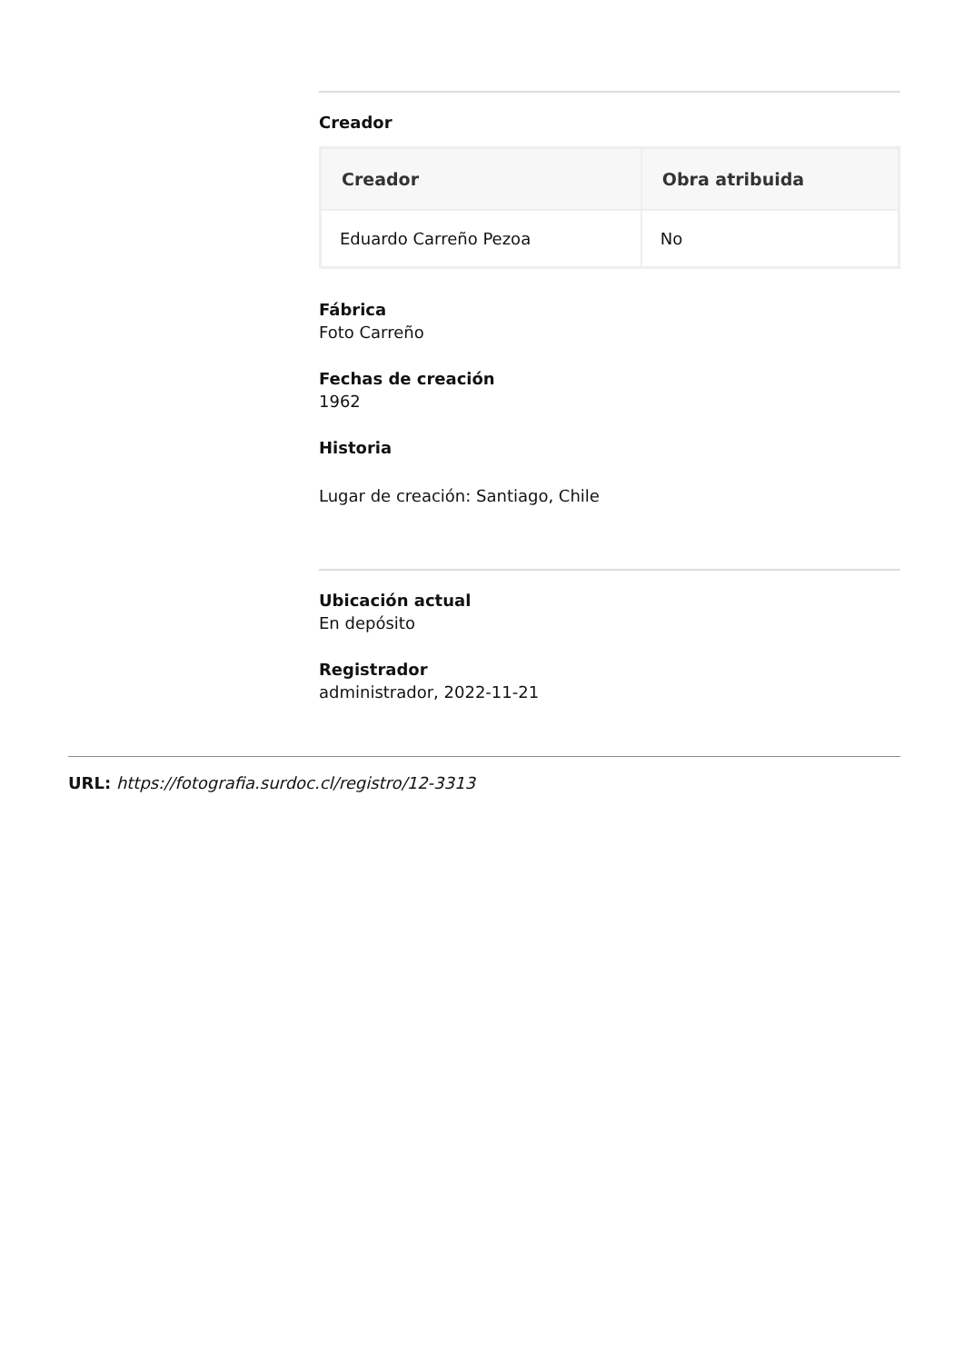Creador
| Creador | Obra atribuida |
| --- | --- |
| Eduardo Carreño Pezoa | No |
Fábrica
Foto Carreño
Fechas de creación
1962
Historia
Lugar de creación: Santiago, Chile
Ubicación actual
En depósito
Registrador
administrador, 2022-11-21
URL: https://fotografia.surdoc.cl/registro/12-3313